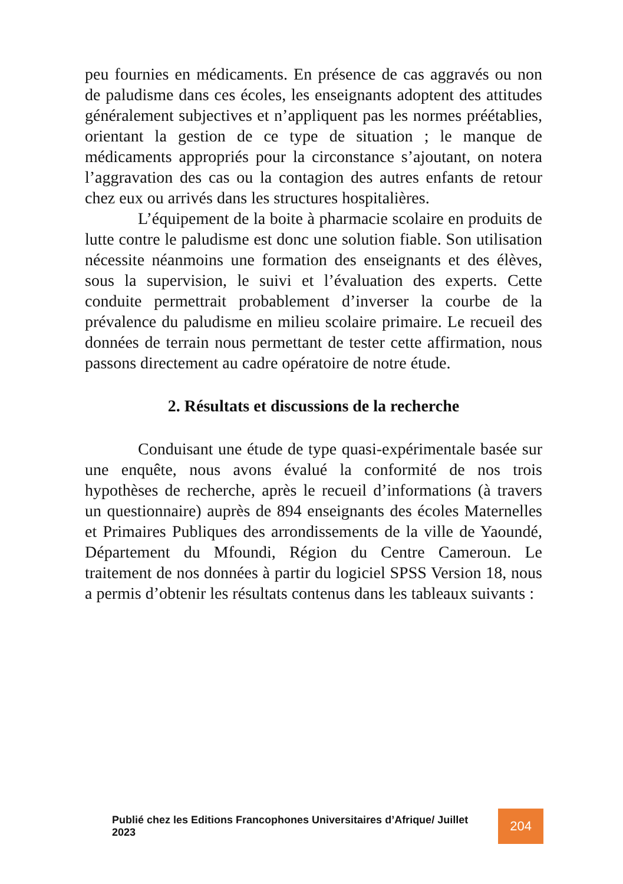peu fournies en médicaments. En présence de cas aggravés ou non de paludisme dans ces écoles, les enseignants adoptent des attitudes généralement subjectives et n’appliquent pas les normes préétablies, orientant la gestion de ce type de situation ; le manque de médicaments appropriés pour la circonstance s’ajoutant, on notera l’aggravation des cas ou la contagion des autres enfants de retour chez eux ou arrivés dans les structures hospitalières.
L’équipement de la boite à pharmacie scolaire en produits de lutte contre le paludisme est donc une solution fiable. Son utilisation nécessite néanmoins une formation des enseignants et des élèves, sous la supervision, le suivi et l’évaluation des experts. Cette conduite permettrait probablement d’inverser la courbe de la prévalence du paludisme en milieu scolaire primaire. Le recueil des données de terrain nous permettant de tester cette affirmation, nous passons directement au cadre opératoire de notre étude.
2. Résultats et discussions de la recherche
Conduisant une étude de type quasi-expérimentale basée sur une enquête, nous avons évalué la conformité de nos trois hypothèses de recherche, après le recueil d’informations (à travers un questionnaire) auprès de 894 enseignants des écoles Maternelles et Primaires Publiques des arrondissements de la ville de Yaoundé, Département du Mfoundi, Région du Centre Cameroun. Le traitement de nos données à partir du logiciel SPSS Version 18, nous a permis d’obtenir les résultats contenus dans les tableaux suivants :
Publié chez les Editions Francophones Universitaires d’Afrique/ Juillet 2023
204